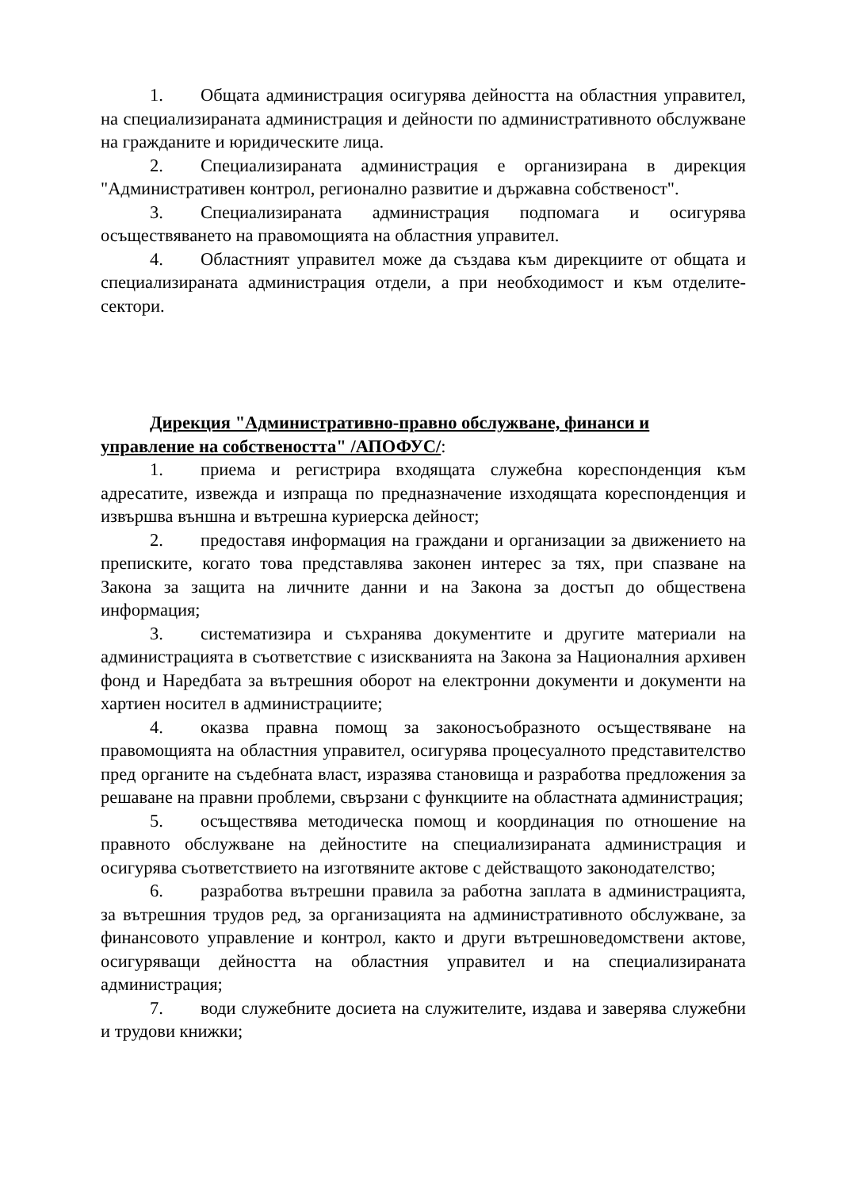1. Общата администрация осигурява дейността на областния управител, на специализираната администрация и дейности по административното обслужване на гражданите и юридическите лица.
2. Специализираната администрация е организирана в дирекция "Административен контрол, регионално развитие и държавна собственост".
3. Специализираната администрация подпомага и осигурява осъществяването на правомощията на областния управител.
4. Областният управител може да създава към дирекциите от общата и специализираната администрация отдели, а при необходимост и към отделите-сектори.
Дирекция "Административно-правно обслужване, финанси и управление на собствеността" /АПОФУС/:
1. приема и регистрира входящата служебна кореспонденция към адресатите, извежда и изпраща по предназначение изходящата кореспонденция и извършва външна и вътрешна куриерска дейност;
2. предоставя информация на граждани и организации за движението на преписките, когато това представлява законен интерес за тях, при спазване на Закона за защита на личните данни и на Закона за достъп до обществена информация;
3. систематизира и съхранява документите и другите материали на администрацията в съответствие с изискванията на Закона за Националния архивен фонд и Наредбата за вътрешния оборот на електронни документи и документи на хартиен носител в администрациите;
4. оказва правна помощ за законосъобразното осъществяване на правомощията на областния управител, осигурява процесуалното представителство пред органите на съдебната власт, изразява становища и разработва предложения за решаване на правни проблеми, свързани с функциите на областната администрация;
5. осъществява методическа помощ и координация по отношение на правното обслужване на дейностите на специализираната администрация и осигурява съответствието на изготвяните актове с действащото законодателство;
6. разработва вътрешни правила за работна заплата в администрацията, за вътрешния трудов ред, за организацията на административното обслужване, за финансовото управление и контрол, както и други вътрешноведомствени актове, осигуряващи дейността на областния управител и на специализираната администрация;
7. води служебните досиета на служителите, издава и заверява служебни и трудови книжки;